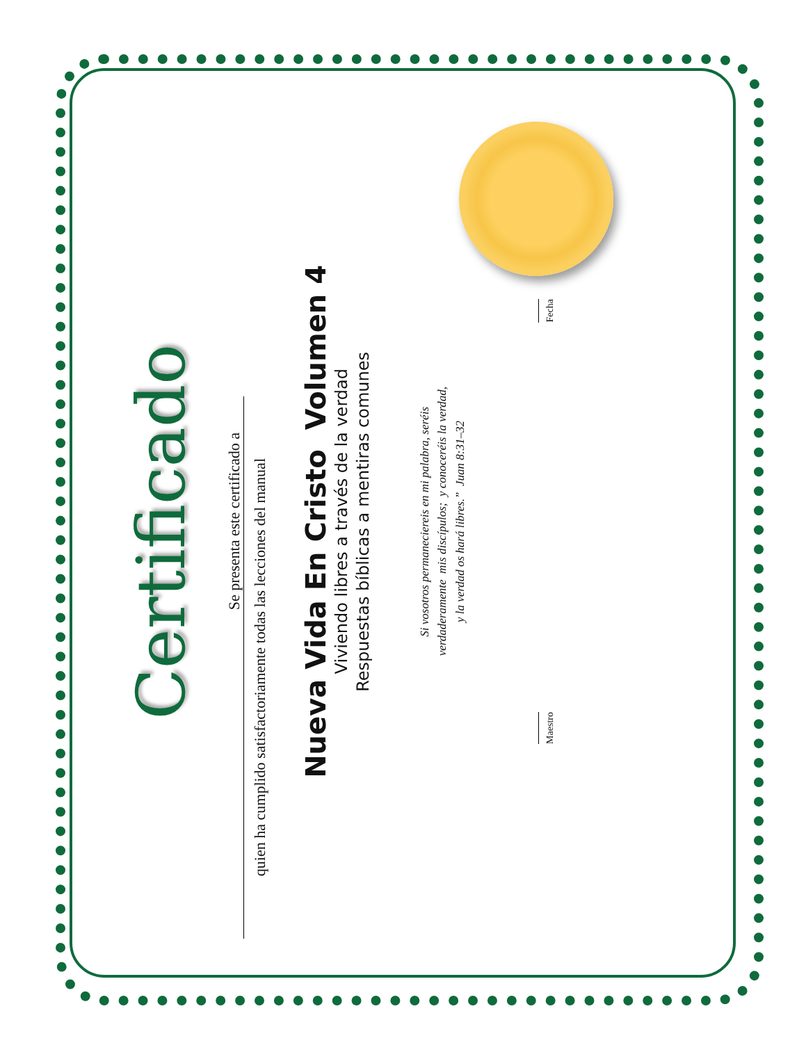Certificado
Se presenta este certificado a
quien ha cumplido satisfactoriamente todas las lecciones del manual
Nueva Vida En Cristo Volumen 4
Viviendo libres a través de la verdad
Respuestas bíblicas a mentiras comunes
Si vosotros permaneciereis en mi palabra, seréis
verdaderamente mis discípulos; y conoceréis la verdad,
y la verdad os hará libres.” Juan 8:31–32
Maestro
Fecha